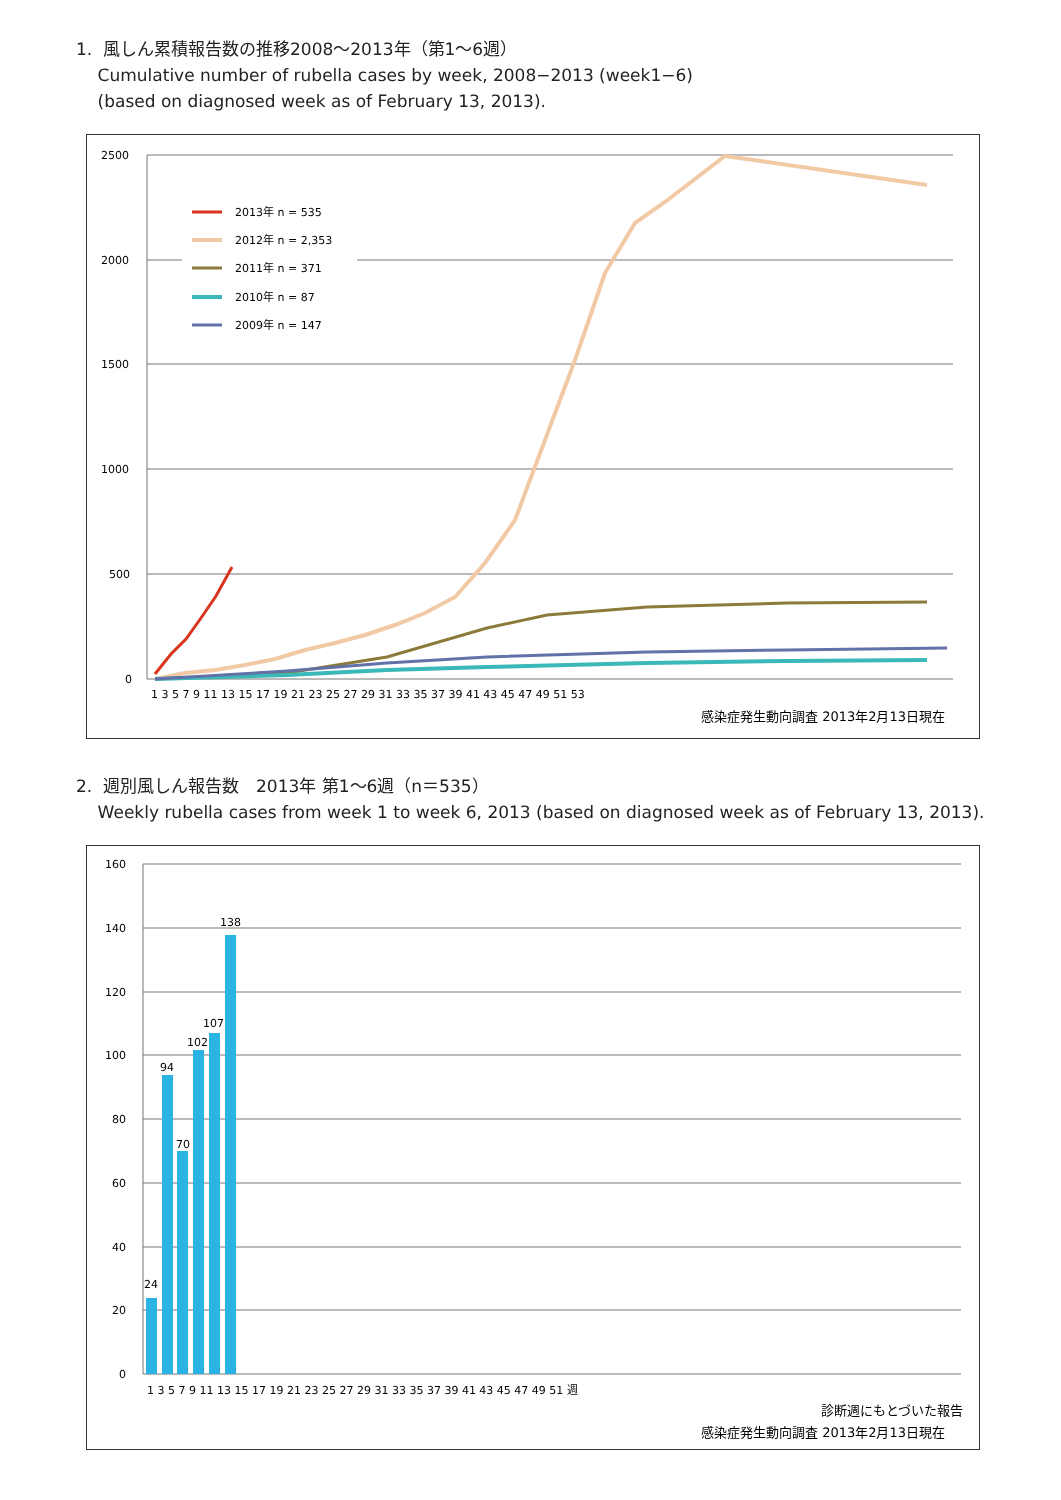1. 風しん累積報告数の推移2008〜2013年（第1〜6週）
Cumulative number of rubella cases by week, 2008−2013 (week1−6)
(based on diagnosed week as of February 13, 2013).
2500
2000
1500
1000
500
0
2013年 n = 535
2012年 n = 2,353
2011年 n = 371
2010年 n = 87
2009年 n = 147
1 3 5 7 9 11 13 15 17 19 21 23 25 27 29 31 33 35 37 39 41 43 45 47 49 51 53
感染症発生動向調査 2013年2月13日現在
2. 週別風しん報告数　2013年 第1〜6週（n＝535）
Weekly rubella cases from week 1 to week 6, 2013 (based on diagnosed week as of February 13, 2013).
160
140
120
100
80
60
40
20
0
24
94
70
102
107
138
1 3 5 7 9 11 13 15 17 19 21 23 25 27 29 31 33 35 37 39 41 43 45 47 49 51 週
診断週にもとづいた報告
感染症発生動向調査 2013年2月13日現在